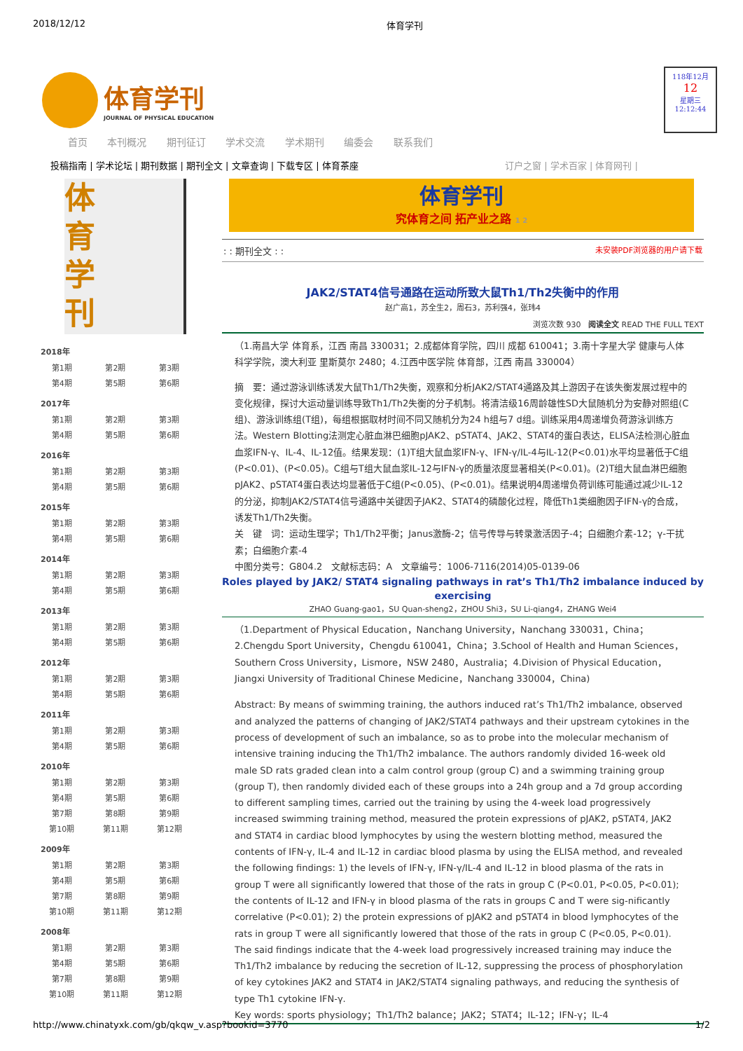2018/12/12 体育学刊
体育学刊
JOURNAL OF PHYSICAL EDUCATION
118年12月
12
星期三
12:12:44
首页 本刊概况 期刊征订 学术交流 学术期刊 编委会 联系我们
投稿指南 | 学术论坛 | 期刊数据 | 期刊全文 | 文章查询 | 下载专区 | 体育茶座 订户之窗 | 学术百家 | 体育网刊 |
体
育
学
刊
| 2018年 | | |
| --- | --- | --- |
| 第1期 | 第2期 | 第3期 |
| 第4期 | 第5期 | 第6期 |
| 2017年 | | |
| 第1期 | 第2期 | 第3期 |
| 第4期 | 第5期 | 第6期 |
| 2016年 | | |
| 第1期 | 第2期 | 第3期 |
| 第4期 | 第5期 | 第6期 |
| 2015年 | | |
| 第1期 | 第2期 | 第3期 |
| 第4期 | 第5期 | 第6期 |
| 2014年 | | |
| 第1期 | 第2期 | 第3期 |
| 第4期 | 第5期 | 第6期 |
| 2013年 | | |
| 第1期 | 第2期 | 第3期 |
| 第4期 | 第5期 | 第6期 |
| 2012年 | | |
| 第1期 | 第2期 | 第3期 |
| 第4期 | 第5期 | 第6期 |
| 2011年 | | |
| 第1期 | 第2期 | 第3期 |
| 第4期 | 第5期 | 第6期 |
| 2010年 | | |
| 第1期 | 第2期 | 第3期 |
| 第4期 | 第5期 | 第6期 |
| 第7期 | 第8期 | 第9期 |
| 第10期 | 第11期 | 第12期 |
| 2009年 | | |
| 第1期 | 第2期 | 第3期 |
| 第4期 | 第5期 | 第6期 |
| 第7期 | 第8期 | 第9期 |
| 第10期 | 第11期 | 第12期 |
| 2008年 | | |
| 第1期 | 第2期 | 第3期 |
| 第4期 | 第5期 | 第6期 |
| 第7期 | 第8期 | 第9期 |
| 第10期 | 第11期 | 第12期 |
体育学刊
究体育之间 拓产业之路 1 2
: : 期刊全文 : : 未安装PDF浏览器的用户请下载
JAK2/STAT4信号通路在运动所致大鼠Th1/Th2失衡中的作用
赵广高1，苏全生2，周石3，苏利强4，张玮4
浏览次数 930 阅读全文 READ THE FULL TEXT
（1.南昌大学 体育系，江西 南昌 330031；2.成都体育学院，四川 成都 610041；3.南十字星大学 健康与人体科学学院，澳大利亚 里斯莫尔 2480；4.江西中医学院 体育部，江西 南昌 330004）
摘　要：通过游泳训练诱发大鼠Th1/Th2失衡，观察和分析JAK2/STAT4通路及其上游因子在该失衡发展过程中的变化规律，探讨大运动量训练导致Th1/Th2失衡的分子机制。将清洁级16周龄雄性SD大鼠随机分为安静对照组(C组)、游泳训练组(T组)，每组根据取材时间不同又随机分为24 h组与7 d组。训练采用4周递增负荷游泳训练方法。Western Blotting法测定心脏血淋巴细胞pJAK2、pSTAT4、JAK2、STAT4的蛋白表达，ELISA法检测心脏血血浆IFN-γ、IL-4、IL-12值。结果发现：(1)T组大鼠血浆IFN-γ、IFN-γ/IL-4与IL-12(P<0.01)水平均显著低于C组(P<0.01)、(P<0.05)。C组与T组大鼠血浆IL-12与IFN-γ的质量浓度显著相关(P<0.01)。(2)T组大鼠血淋巴细胞pJAK2、pSTAT4蛋白表达均显著低于C组(P<0.05)、(P<0.01)。结果说明4周递增负荷训练可能通过减少IL-12的分泌，抑制JAK2/STAT4信号通路中关键因子JAK2、STAT4的磷酸化过程，降低Th1类细胞因子IFN-γ的合成，诱发Th1/Th2失衡。
关　键　词：运动生理学；Th1/Th2平衡；Janus激酶-2；信号传导与转录激活因子-4；白细胞介素-12；γ-干扰素；白细胞介素-4
中图分类号：G804.2　文献标志码：A　文章编号：1006-7116(2014)05-0139-06
Roles played by JAK2/ STAT4 signaling pathways in rat’s Th1/Th2 imbalance induced by exercising
ZHAO Guang-gao1，SU Quan-sheng2，ZHOU Shi3，SU Li-qiang4，ZHANG Wei4
（1.Department of Physical Education，Nanchang University，Nanchang 330031，China；2.Chengdu Sport University，Chengdu 610041，China；3.School of Health and Human Sciences，Southern Cross University，Lismore，NSW 2480，Australia；4.Division of Physical Education，Jiangxi University of Traditional Chinese Medicine，Nanchang 330004，China)
Abstract: By means of swimming training, the authors induced rat’s Th1/Th2 imbalance, observed and analyzed the patterns of changing of JAK2/STAT4 pathways and their upstream cytokines in the process of development of such an imbalance, so as to probe into the molecular mechanism of intensive training inducing the Th1/Th2 imbalance. The authors randomly divided 16-week old male SD rats graded clean into a calm control group (group C) and a swimming training group (group T), then randomly divided each of these groups into a 24h group and a 7d group according to different sampling times, carried out the training by using the 4-week load progressively increased swimming training method, measured the protein expressions of pJAK2, pSTAT4, JAK2 and STAT4 in cardiac blood lymphocytes by using the western blotting method, measured the contents of IFN-γ, IL-4 and IL-12 in cardiac blood plasma by using the ELISA method, and revealed the following findings: 1) the levels of IFN-γ, IFN-γ/IL-4 and IL-12 in blood plasma of the rats in group T were all significantly lowered that those of the rats in group C (P<0.01, P<0.05, P<0.01); the contents of IL-12 and IFN-γ in blood plasma of the rats in groups C and T were sig-nificantly correlative (P<0.01); 2) the protein expressions of pJAK2 and pSTAT4 in blood lymphocytes of the rats in group T were all significantly lowered that those of the rats in group C (P<0.05, P<0.01). The said findings indicate that the 4-week load progressively increased training may induce the Th1/Th2 imbalance by reducing the secretion of IL-12, suppressing the process of phosphorylation of key cytokines JAK2 and STAT4 in JAK2/STAT4 signaling pathways, and reducing the synthesis of type Th1 cytokine IFN-γ.
Key words: sports physiology；Th1/Th2 balance；JAK2；STAT4；IL-12；IFN-γ；IL-4
http://www.chinatyxk.com/gb/qkqw_v.asp?bookid=3770 1/2